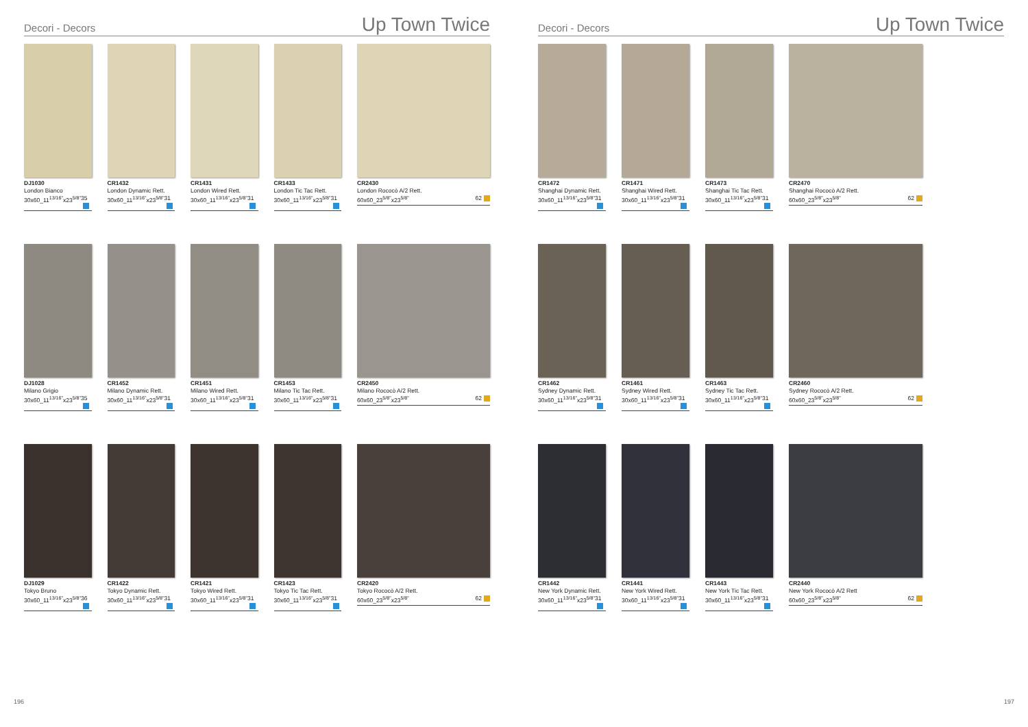Decori - Decors Up Town Twice
DJ1030
London Bianco
30x60_11<sup>13/16"</sup>x23<sup>5/8"</sup> 35
CR1432
London Dynamic Rett.
30x60_11<sup>13/16"</sup>x23<sup>5/8"</sup> 31
CR1431
London Wired Rett.
30x60_11<sup>13/16"</sup>x23<sup>5/8"</sup> 31
CR1433
London Tic Tac Rett.
30x60_11<sup>13/16"</sup>x23<sup>5/8"</sup> 31
CR2430
London Rococò A/2 Rett.
60x60_23<sup>5/8"</sup>x23<sup>5/8"</sup> 62
DJ1028
Milano Grigio
30x60_11<sup>13/16"</sup>x23<sup>5/8"</sup> 35
CR1452
Milano Dynamic Rett.
30x60_11<sup>13/16"</sup>x23<sup>5/8"</sup> 31
CR1451
Milano Wired Rett.
30x60_11<sup>13/16"</sup>x23<sup>5/8"</sup> 31
CR1453
Milano Tic Tac Rett.
30x60_11<sup>13/16"</sup>x23<sup>5/8"</sup> 31
CR2450
Milano Rococò A/2 Rett.
60x60_23<sup>5/8"</sup>x23<sup>5/8"</sup> 62
DJ1029
Tokyo Bruno
30x60_11<sup>13/16"</sup>x23<sup>5/8"</sup> 36
CR1422
Tokyo Dynamic Rett.
30x60_11<sup>13/16"</sup>x23<sup>5/8"</sup> 31
CR1421
Tokyo Wired Rett.
30x60_11<sup>13/16"</sup>x23<sup>5/8"</sup> 31
CR1423
Tokyo Tic Tac Rett.
30x60_11<sup>13/16"</sup>x23<sup>5/8"</sup> 31
CR2420
Tokyo Rococò A/2 Rett.
60x60_23<sup>5/8"</sup>x23<sup>5/8"</sup> 62
Decori - Decors Up Town Twice
CR1472
Shanghai Dynamic Rett.
30x60_11<sup>13/16"</sup>x23<sup>5/8"</sup> 31
CR1471
Shanghai Wired Rett.
30x60_11<sup>13/16"</sup>x23<sup>5/8"</sup> 31
CR1473
Shanghai Tic Tac Rett.
30x60_11<sup>13/16"</sup>x23<sup>5/8"</sup> 31
CR2470
Shanghai Rococò A/2 Rett.
60x60_23<sup>5/8"</sup>x23<sup>5/8"</sup> 62
CR1462
Sydney Dynamic Rett.
30x60_11<sup>13/16"</sup>x23<sup>5/8"</sup> 31
CR1461
Sydney Wired Rett.
30x60_11<sup>13/16"</sup>x23<sup>5/8"</sup> 31
CR1463
Sydney Tic Tac Rett.
30x60_11<sup>13/16"</sup>x23<sup>5/8"</sup> 31
CR2460
Sydney Rococò A/2 Rett.
60x60_23<sup>5/8"</sup>x23<sup>5/8"</sup> 62
CR1442
New York Dynamic Rett.
30x60_11<sup>13/16"</sup>x23<sup>5/8"</sup> 31
CR1441
New York Wired Rett.
30x60_11<sup>13/16"</sup>x23<sup>5/8"</sup> 31
CR1443
New York Tic Tac Rett.
30x60_11<sup>13/16"</sup>x23<sup>5/8"</sup> 31
CR2440
New York Rococò A/2 Rett
60x60_23<sup>5/8"</sup>x23<sup>5/8"</sup> 62
196 197